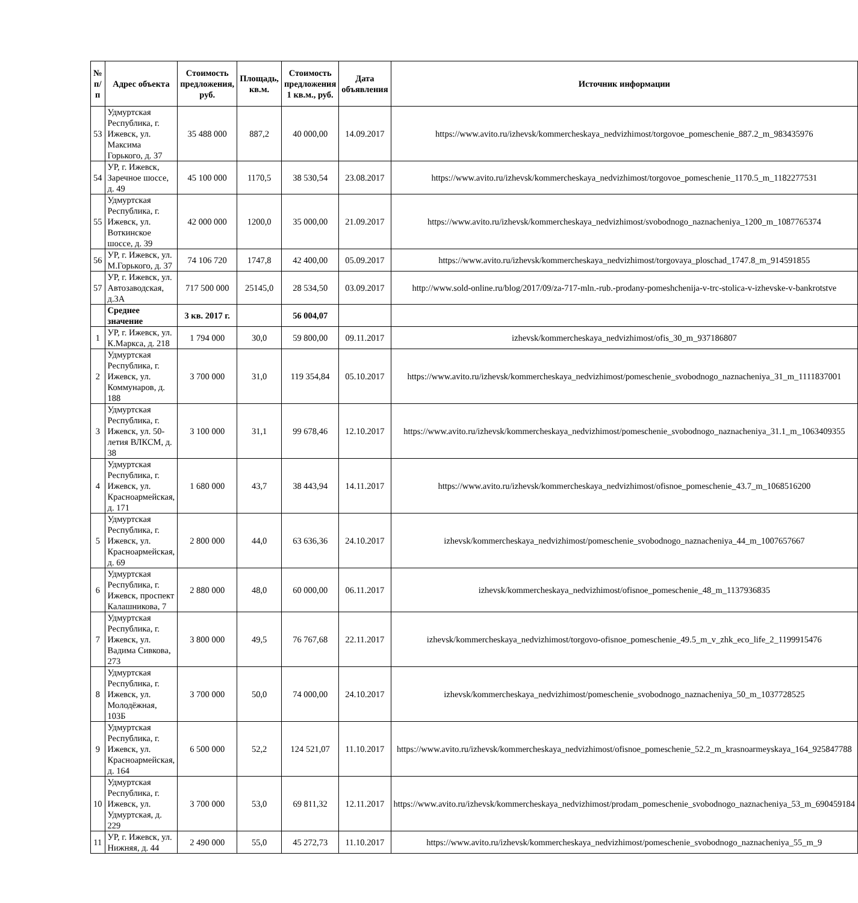| № п/п | Адрес объекта | Стоимость предложения, руб. | Площадь, кв.м. | Стоимость предложения 1 кв.м., руб. | Дата объявления | Источник информации |
| --- | --- | --- | --- | --- | --- | --- |
| 53 | Удмуртская Республика, г. Ижевск, ул. Максима Горького, д. 37 | 35 488 000 | 887,2 | 40 000,00 | 14.09.2017 | https://www.avito.ru/izhevsk/kommercheskaya_nedvizhimost/torgovoe_pomeschenie_887.2_m_983435976 |
| 54 | УР, г. Ижевск, Заречное шоссе, д. 49 | 45 100 000 | 1170,5 | 38 530,54 | 23.08.2017 | https://www.avito.ru/izhevsk/kommercheskaya_nedvizhimost/torgovoe_pomeschenie_1170.5_m_1182277531 |
| 55 | Удмуртская Республика, г. Ижевск, ул. Воткинское шоссе, д. 39 | 42 000 000 | 1200,0 | 35 000,00 | 21.09.2017 | https://www.avito.ru/izhevsk/kommercheskaya_nedvizhimost/svobodnogo_naznacheniya_1200_m_1087765374 |
| 56 | УР, г. Ижевск, ул. М.Горького, д. 37 | 74 106 720 | 1747,8 | 42 400,00 | 05.09.2017 | https://www.avito.ru/izhevsk/kommercheskaya_nedvizhimost/torgovaya_ploschad_1747.8_m_914591855 |
| 57 | УР, г. Ижевск, ул. Автозаводская, д.3А | 717 500 000 | 25145,0 | 28 534,50 | 03.09.2017 | http://www.sold-online.ru/blog/2017/09/za-717-mln.-rub.-prodany-pomeshchenija-v-trc-stolica-v-izhevske-v-bankrotstve |
| | Среднее значение | 3 кв. 2017 г. | | 56 004,07 | | |
| 1 | УР, г. Ижевск, ул. К.Маркса, д. 218 | 1 794 000 | 30,0 | 59 800,00 | 09.11.2017 | izhevsk/kommercheskaya_nedvizhimost/ofis_30_m_937186807 |
| 2 | Удмуртская Республика, г. Ижевск, ул. Коммунаров, д. 188 | 3 700 000 | 31,0 | 119 354,84 | 05.10.2017 | https://www.avito.ru/izhevsk/kommercheskaya_nedvizhimost/pomeschenie_svobodnogo_naznacheniya_31_m_1111837001 |
| 3 | Удмуртская Республика, г. Ижевск, ул. 50-летия ВЛКСМ, д. 38 | 3 100 000 | 31,1 | 99 678,46 | 12.10.2017 | https://www.avito.ru/izhevsk/kommercheskaya_nedvizhimost/pomeschenie_svobodnogo_naznacheniya_31.1_m_1063409355 |
| 4 | Удмуртская Республика, г. Ижевск, ул. Красноармейская, д. 171 | 1 680 000 | 43,7 | 38 443,94 | 14.11.2017 | https://www.avito.ru/izhevsk/kommercheskaya_nedvizhimost/ofisnoe_pomeschenie_43.7_m_1068516200 |
| 5 | Удмуртская Республика, г. Ижевск, ул. Красноармейская, д. 69 | 2 800 000 | 44,0 | 63 636,36 | 24.10.2017 | izhevsk/kommercheskaya_nedvizhimost/pomeschenie_svobodnogo_naznacheniya_44_m_1007657667 |
| 6 | Удмуртская Республика, г. Ижевск, проспект Калашникова, 7 | 2 880 000 | 48,0 | 60 000,00 | 06.11.2017 | izhevsk/kommercheskaya_nedvizhimost/ofisnoe_pomeschenie_48_m_1137936835 |
| 7 | Удмуртская Республика, г. Ижевск, ул. Вадима Сивкова, 273 | 3 800 000 | 49,5 | 76 767,68 | 22.11.2017 | izhevsk/kommercheskaya_nedvizhimost/torgovo-ofisnoe_pomeschenie_49.5_m_v_zhk_eco_life_2_1199915476 |
| 8 | Удмуртская Республика, г. Ижевск, ул. Молодёжная, 103Б | 3 700 000 | 50,0 | 74 000,00 | 24.10.2017 | izhevsk/kommercheskaya_nedvizhimost/pomeschenie_svobodnogo_naznacheniya_50_m_1037728525 |
| 9 | Удмуртская Республика, г. Ижевск, ул. Красноармейская, д. 164 | 6 500 000 | 52,2 | 124 521,07 | 11.10.2017 | https://www.avito.ru/izhevsk/kommercheskaya_nedvizhimost/ofisnoe_pomeschenie_52.2_m_krasnoarmeyskaya_164_925847788 |
| 10 | Удмуртская Республика, г. Ижевск, ул. Удмуртская, д. 229 | 3 700 000 | 53,0 | 69 811,32 | 12.11.2017 | https://www.avito.ru/izhevsk/kommercheskaya_nedvizhimost/prodam_pomeschenie_svobodnogo_naznacheniya_53_m_690459184 |
| 11 | УР, г. Ижевск, ул. Нижняя, д. 44 | 2 490 000 | 55,0 | 45 272,73 | 11.10.2017 | https://www.avito.ru/izhevsk/kommercheskaya_nedvizhimost/pomeschenie_svobodnogo_naznacheniya_55_m_9 |